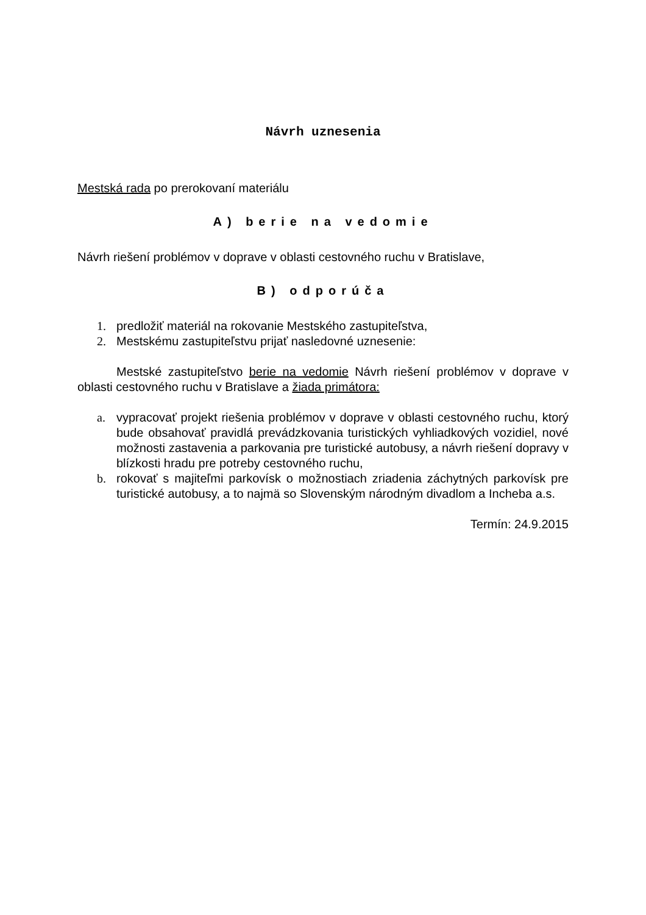Návrh uznesenia
Mestská rada po prerokovaní materiálu
A) berie na vedomie
Návrh riešení problémov v doprave v oblasti cestovného ruchu v Bratislave,
B) odporúča
1. predložiť materiál na rokovanie Mestského zastupiteľstva,
2. Mestskému zastupiteľstvu prijať nasledovné uznesenie:
Mestské zastupiteľstvo berie na vedomie Návrh riešení problémov v doprave v oblasti cestovného ruchu v Bratislave a žiada primátora:
a. vypracovať projekt riešenia problémov v doprave v oblasti cestovného ruchu, ktorý bude obsahovať pravidlá prevádzkovania turistických vyhliadkových vozidiel, nové možnosti zastavenia a parkovania pre turistické autobusy, a návrh riešení dopravy v blízkosti hradu pre potreby cestovného ruchu,
b. rokovať s majiteľmi parkovísk o možnostiach zriadenia záchytných parkovísk pre turistické autobusy, a to najmä so Slovenským národným divadlom a Incheba a.s.
Termín: 24.9.2015